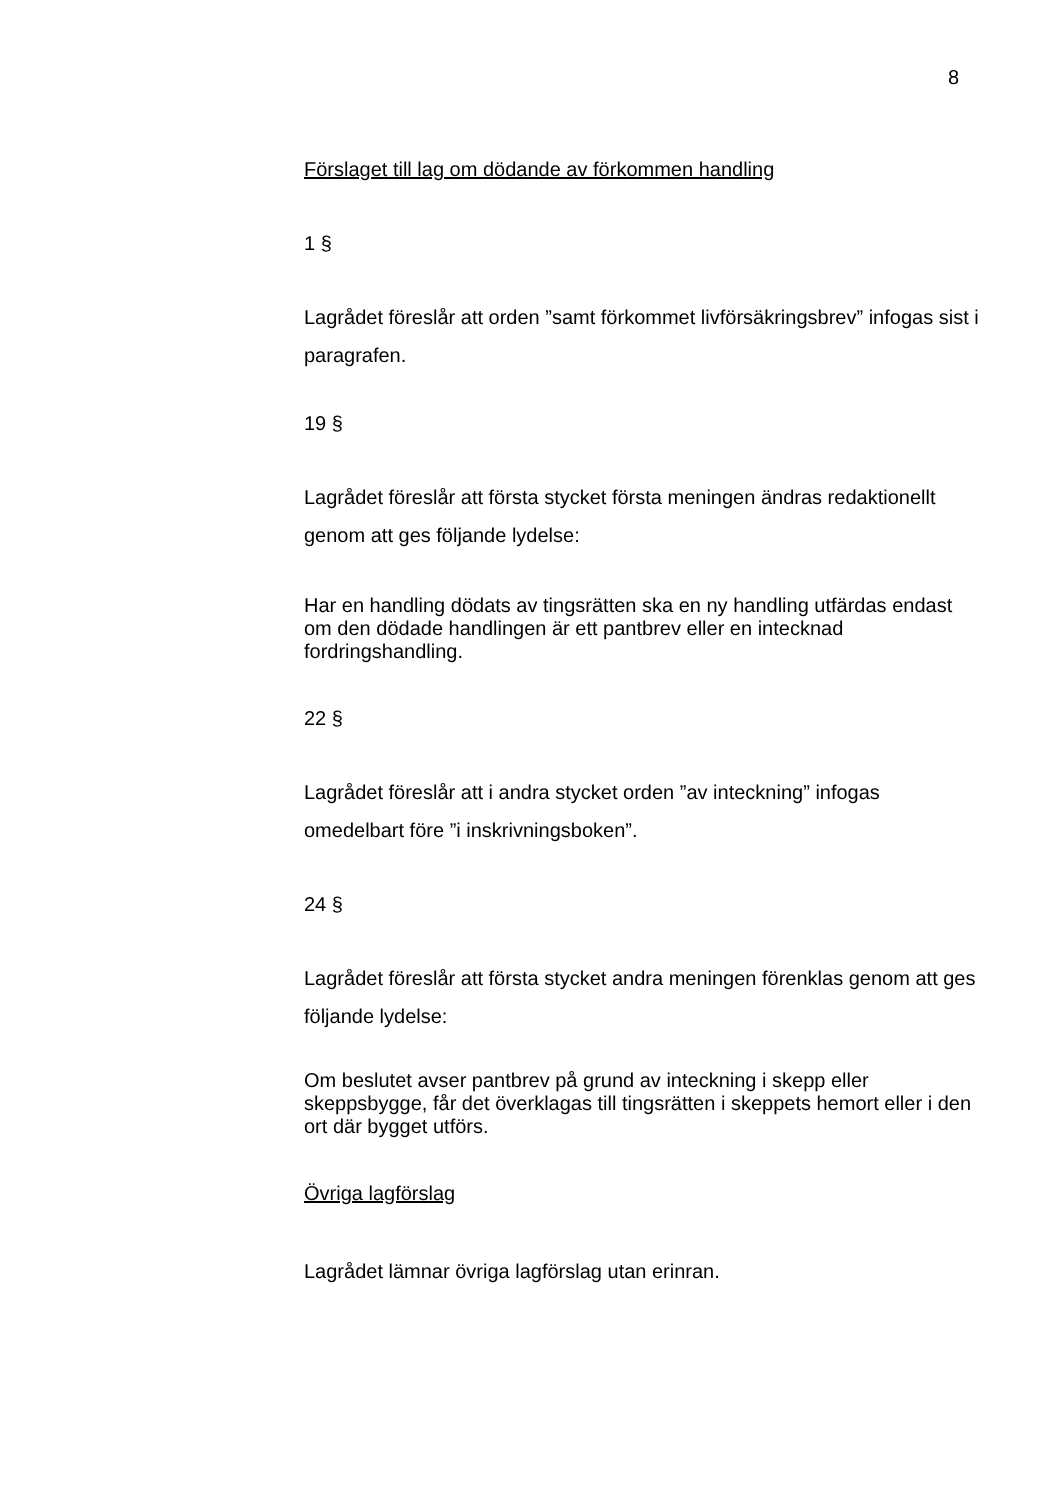8
Förslaget till lag om dödande av förkommen handling
1 §
Lagrådet föreslår att orden ”samt förkommet livförsäkringsbrev” infogas sist i paragrafen.
19 §
Lagrådet föreslår att första stycket första meningen ändras redaktionellt genom att ges följande lydelse:
Har en handling dödats av tingsrätten ska en ny handling utfärdas endast om den dödade handlingen är ett pantbrev eller en intecknad fordringshandling.
22 §
Lagrådet föreslår att i andra stycket orden ”av inteckning” infogas omedelbart före ”i inskrivningsboken”.
24 §
Lagrådet föreslår att första stycket andra meningen förenklas genom att ges följande lydelse:
Om beslutet avser pantbrev på grund av inteckning i skepp eller skeppsbygge, får det överklagas till tingsrätten i skeppets hemort eller i den ort där bygget utförs.
Övriga lagförslag
Lagrådet lämnar övriga lagförslag utan erinran.